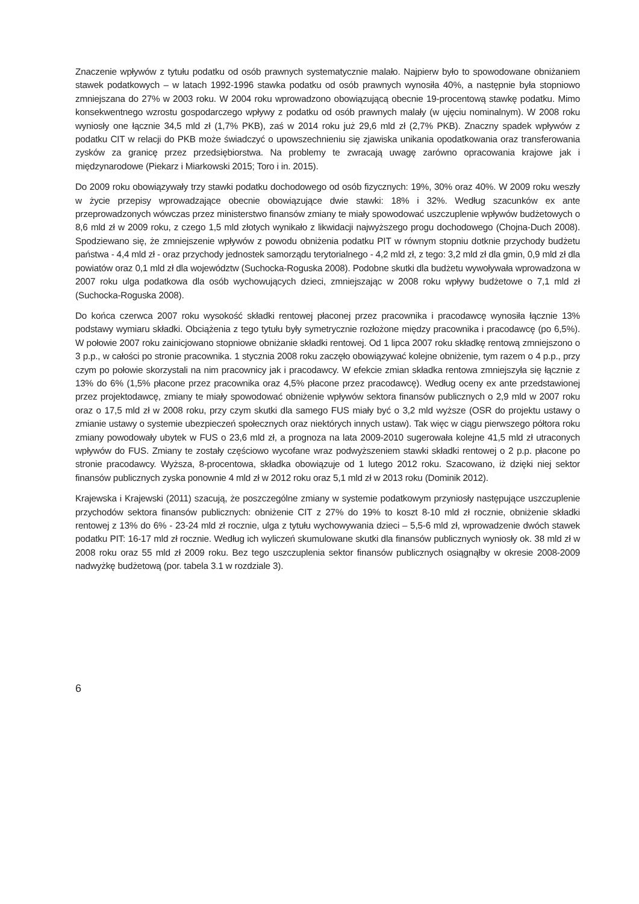Znaczenie wpływów z tytułu podatku od osób prawnych systematycznie malało. Najpierw było to spowodowane obniżaniem stawek podatkowych – w latach 1992-1996 stawka podatku od osób prawnych wynosiła 40%, a następnie była stopniowo zmniejszana do 27% w 2003 roku. W 2004 roku wprowadzono obowiązującą obecnie 19-procentową stawkę podatku. Mimo konsekwentnego wzrostu gospodarczego wpływy z podatku od osób prawnych malały (w ujęciu nominalnym). W 2008 roku wyniosły one łącznie 34,5 mld zł (1,7% PKB), zaś w 2014 roku już 29,6 mld zł (2,7% PKB). Znaczny spadek wpływów z podatku CIT w relacji do PKB może świadczyć o upowszechnieniu się zjawiska unikania opodatkowania oraz transferowania zysków za granicę przez przedsiębiorstwa. Na problemy te zwracają uwagę zarówno opracowania krajowe jak i międzynarodowe (Piekarz i Miarkowski 2015; Toro i in. 2015).
Do 2009 roku obowiązywały trzy stawki podatku dochodowego od osób fizycznych: 19%, 30% oraz 40%. W 2009 roku weszły w życie przepisy wprowadzające obecnie obowiązujące dwie stawki: 18% i 32%. Według szacunków ex ante przeprowadzonych wówczas przez ministerstwo finansów zmiany te miały spowodować uszczuplenie wpływów budżetowych o 8,6 mld zł w 2009 roku, z czego 1,5 mld złotych wynikało z likwidacji najwyższego progu dochodowego (Chojna-Duch 2008). Spodziewano się, że zmniejszenie wpływów z powodu obniżenia podatku PIT w równym stopniu dotknie przychody budżetu państwa - 4,4 mld zł - oraz przychody jednostek samorządu terytorialnego - 4,2 mld zł, z tego: 3,2 mld zł dla gmin, 0,9 mld zł dla powiatów oraz 0,1 mld zł dla województw (Suchocka-Roguska 2008). Podobne skutki dla budżetu wywoływała wprowadzona w 2007 roku ulga podatkowa dla osób wychowujących dzieci, zmniejszając w 2008 roku wpływy budżetowe o 7,1 mld zł (Suchocka-Roguska 2008).
Do końca czerwca 2007 roku wysokość składki rentowej płaconej przez pracownika i pracodawcę wynosiła łącznie 13% podstawy wymiaru składki. Obciążenia z tego tytułu były symetrycznie rozłożone między pracownika i pracodawcę (po 6,5%). W połowie 2007 roku zainicjowano stopniowe obniżanie składki rentowej. Od 1 lipca 2007 roku składkę rentową zmniejszono o 3 p.p., w całości po stronie pracownika. 1 stycznia 2008 roku zaczęło obowiązywać kolejne obniżenie, tym razem o 4 p.p., przy czym po połowie skorzystali na nim pracownicy jak i pracodawcy. W efekcie zmian składka rentowa zmniejszyła się łącznie z 13% do 6% (1,5% płacone przez pracownika oraz 4,5% płacone przez pracodawcę). Według oceny ex ante przedstawionej przez projektodawcę, zmiany te miały spowodować obniżenie wpływów sektora finansów publicznych o 2,9 mld w 2007 roku oraz o 17,5 mld zł w 2008 roku, przy czym skutki dla samego FUS miały być o 3,2 mld wyższe (OSR do projektu ustawy o zmianie ustawy o systemie ubezpieczeń społecznych oraz niektórych innych ustaw). Tak więc w ciągu pierwszego półtora roku zmiany powodowały ubytek w FUS o 23,6 mld zł, a prognoza na lata 2009-2010 sugerowała kolejne 41,5 mld zł utraconych wpływów do FUS. Zmiany te zostały częściowo wycofane wraz podwyższeniem stawki składki rentowej o 2 p.p. płacone po stronie pracodawcy. Wyższa, 8-procentowa, składka obowiązuje od 1 lutego 2012 roku. Szacowano, iż dzięki niej sektor finansów publicznych zyska ponownie 4 mld zł w 2012 roku oraz 5,1 mld zł w 2013 roku (Dominik 2012).
Krajewska i Krajewski (2011) szacują, że poszczególne zmiany w systemie podatkowym przyniosły następujące uszczuplenie przychodów sektora finansów publicznych: obniżenie CIT z 27% do 19% to koszt 8-10 mld zł rocznie, obniżenie składki rentowej z 13% do 6% - 23-24 mld zł rocznie, ulga z tytułu wychowywania dzieci – 5,5-6 mld zł, wprowadzenie dwóch stawek podatku PIT: 16-17 mld zł rocznie. Według ich wyliczeń skumulowane skutki dla finansów publicznych wyniosły ok. 38 mld zł w 2008 roku oraz 55 mld zł 2009 roku. Bez tego uszczuplenia sektor finansów publicznych osiągnąłby w okresie 2008-2009 nadwyżkę budżetową (por. tabela 3.1 w rozdziale 3).
6